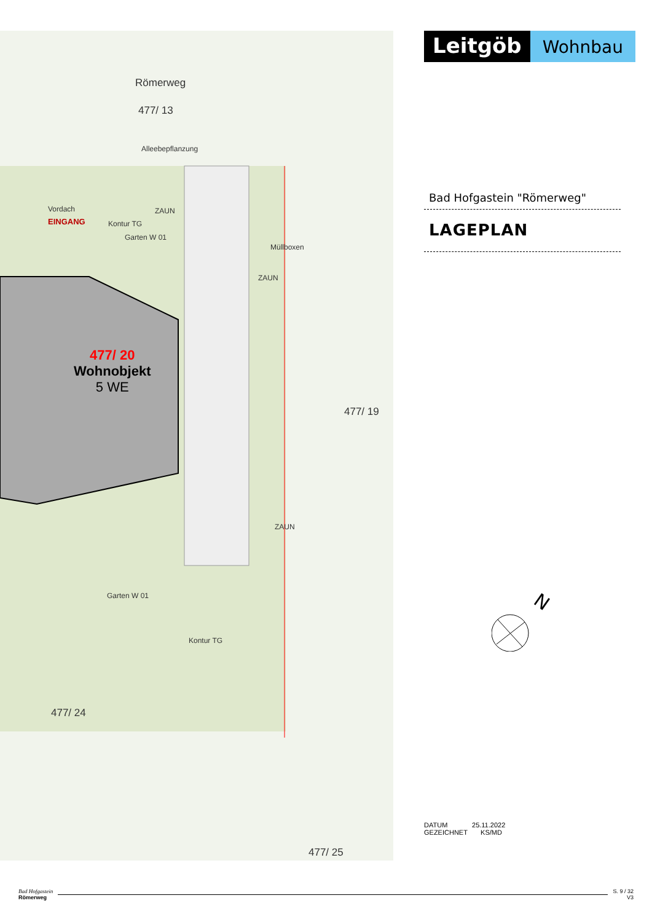Römerweg
477/ 13
Alleebepflanzung
Vordach ZAUN
EINGANG Kontur TG
Garten W 01
Müllboxen
ZAUN
477/ 20
Wohnobjekt
5 WE
477/ 19
ZAUN
Garten W 01
Kontur TG
477/ 24
477/ 25
Leitgöb
Wohnbau
Bad Hofgastein "Römerweg"
LAGEPLAN
N
DATUM 25.11.2022
GEZEICHNET KS/MD
Bad Hofgastein
Römerweg
S. 9 / 32
V3